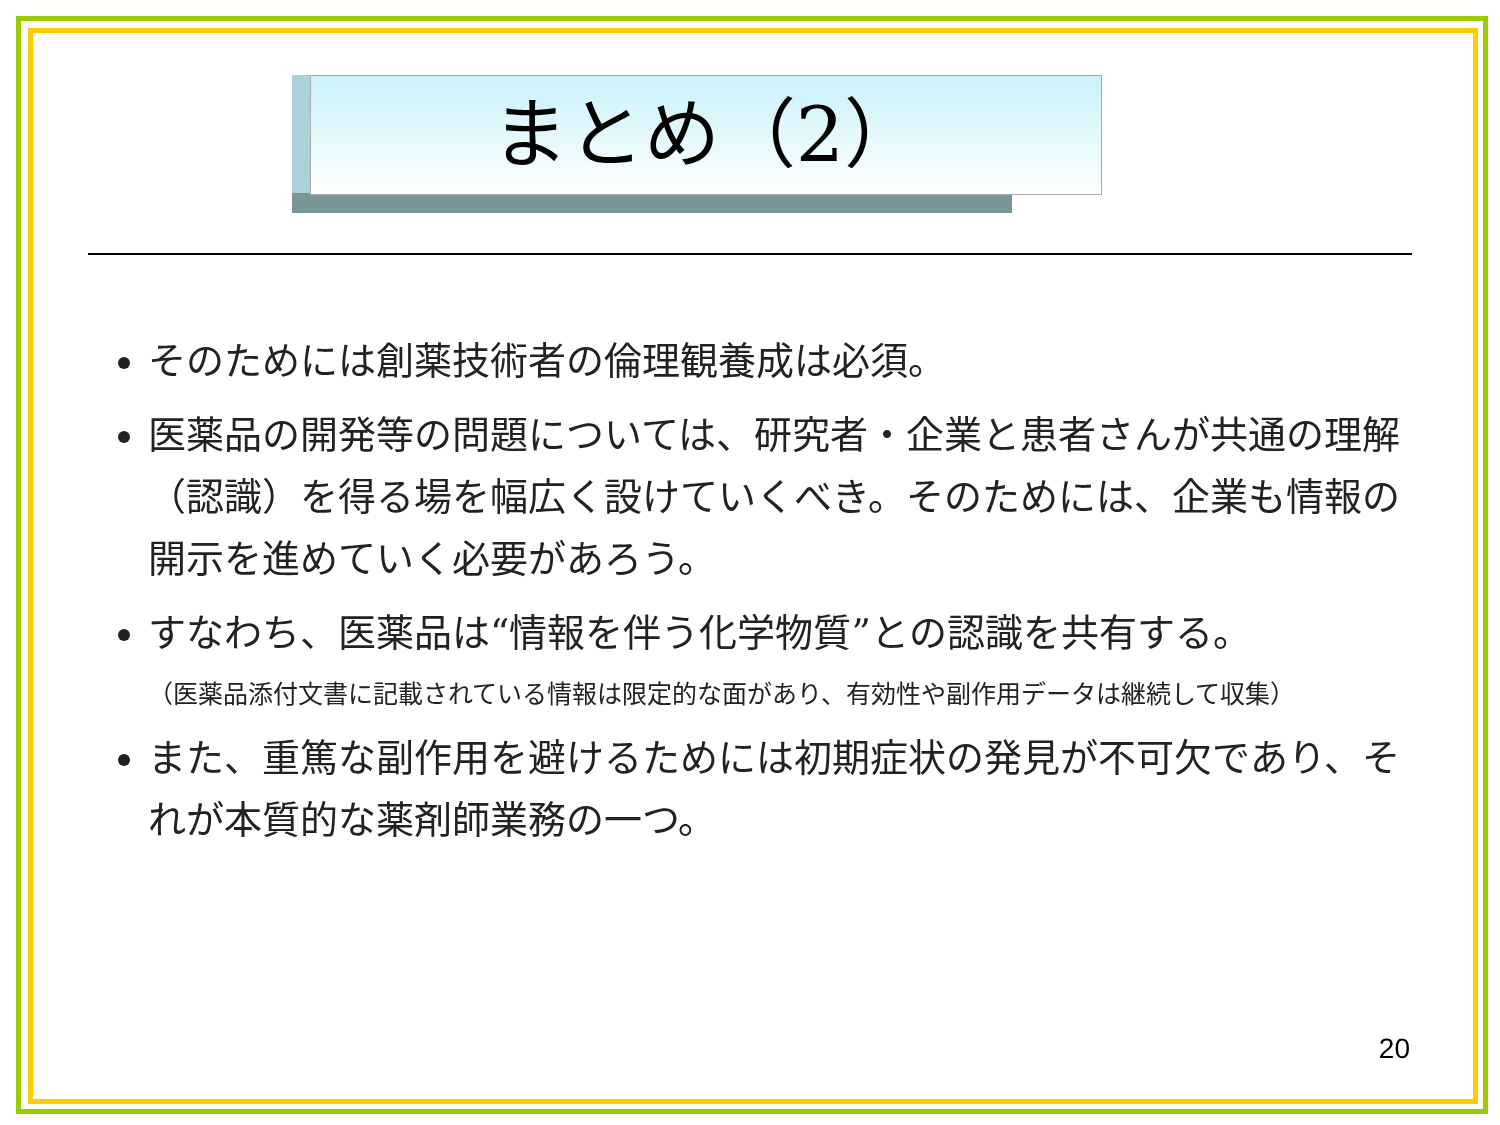まとめ（2）
そのためには創薬技術者の倫理観養成は必須。
医薬品の開発等の問題については、研究者・企業と患者さんが共通の理解（認識）を得る場を幅広く設けていくべき。そのためには、企業も情報の開示を進めていく必要があろう。
すなわち、医薬品は“情報を伴う化学物質”との認識を共有する。
（医薬品添付文書に記載されている情報は限定的な面があり、有効性や副作用データは継続して収集）
また、重篤な副作用を避けるためには初期症状の発見が不可欠であり、それが本質的な薬剤師業務の一つ。
20